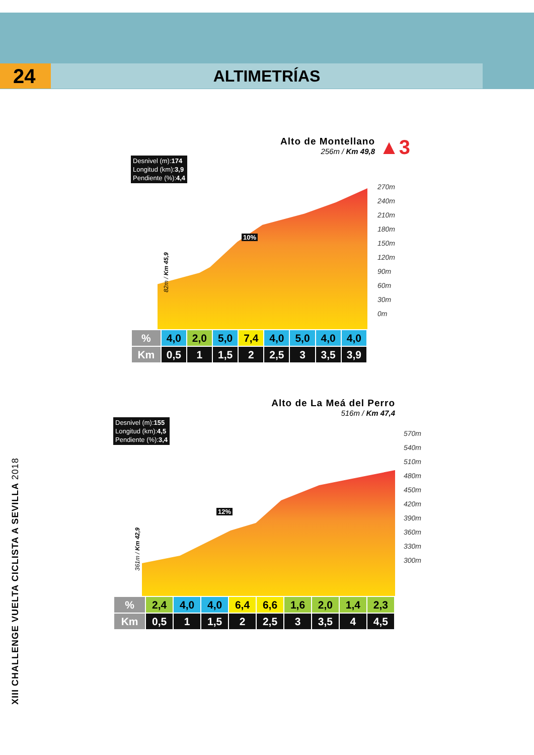24
ALTIMETRÍAS
Alto de Montellano
256m / Km 49,8
▲3
Desnivel (m):174
Longitud (km):3,9
Pendiente (%):4,4
10%
82m / Km 45,9
270m
240m
210m
180m
150m
120m
90m
60m
30m
0m
| % | 4,0 | 2,0 | 5,0 | 7,4 | 4,0 | 5,0 | 4,0 | 4,0 |
| Km | 0,5 | 1 | 1,5 | 2 | 2,5 | 3 | 3,5 | 3,9 |
Alto de La Meá del Perro
516m / Km 47,4
Desnivel (m):155
Longitud (km):4,5
Pendiente (%):3,4
12%
361m / Km 42,9
570m
540m
510m
480m
450m
420m
390m
360m
330m
300m
| % | 2,4 | 4,0 | 4,0 | 6,4 | 6,6 | 1,6 | 2,0 | 1,4 | 2,3 |
| Km | 0,5 | 1 | 1,5 | 2 | 2,5 | 3 | 3,5 | 4 | 4,5 |
XIII CHALLENGE VUELTA CICLISTA A SEVILLA 2018